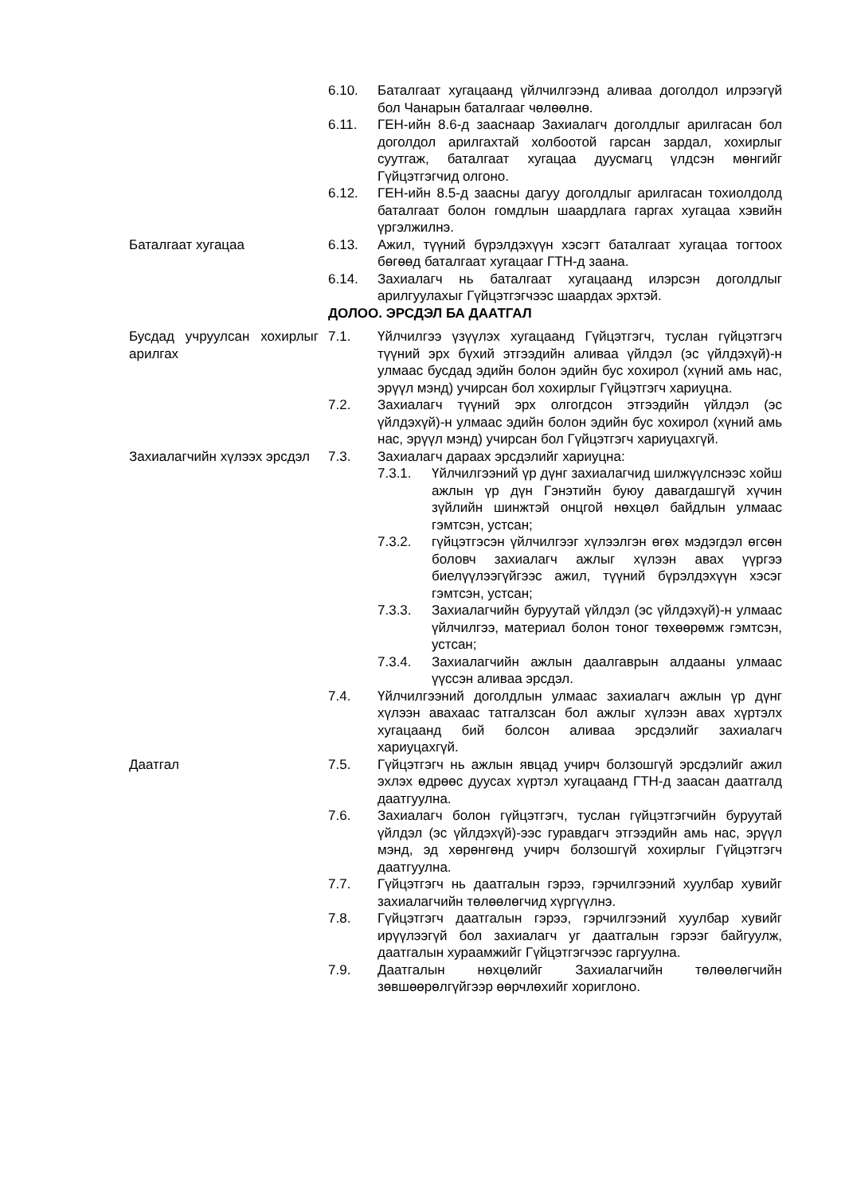6.10. Баталгаат хугацаанд үйлчилгээнд аливаа доголдол илрээгүй бол Чанарын баталгааг чөлөөлнө.
6.11. ГЕН-ийн 8.6-д зааснаар Захиалагч доголдлыг арилгасан бол доголдол арилгахтай холбоотой гарсан зардал, хохирлыг суутгаж, баталгаат хугацаа дуусмагц үлдсэн мөнгийг Гүйцэтгэгчид олгоно.
6.12. ГЕН-ийн 8.5-д заасны дагуу доголдлыг арилгасан тохиолдолд баталгаат болон гомдлын шаардлага гаргах хугацаа хэвийн үргэлжилнэ.
Баталгаат хугацаа 6.13. Ажил, түүний бүрэлдэхүүн хэсэгт баталгаат хугацаа тогтоох бөгөөд баталгаат хугацааг ГТН-д заана.
6.14. Захиалагч нь баталгаат хугацаанд илэрсэн доголдлыг арилгуулахыг Гүйцэтгэгчээс шаардах эрхтэй.
ДОЛОО. ЭРСДЭЛ БА ДААТГАЛ
Бусдад учруулсан хохирлыг арилгах
7.1. Үйлчилгээ үзүүлэх хугацаанд Гүйцэтгэгч, туслан гүйцэтгэгч түүний эрх бүхий этгээдийн аливаа үйлдэл (эс үйлдэхүй)-н улмаас бусдад эдийн болон эдийн бус хохирол (хүний амь нас, эрүүл мэнд) учирсан бол хохирлыг Гүйцэтгэгч хариуцна.
7.2. Захиалагч түүний эрх олгогдсон этгээдийн үйлдэл (эс үйлдэхүй)-н улмаас эдийн болон эдийн бус хохирол (хүний амь нас, эрүүл мэнд) учирсан бол Гүйцэтгэгч хариуцахгүй.
Захиалагчийн хүлээх эрсдэл
7.3. Захиалагч дараах эрсдэлийг хариуцна:
7.3.1. Үйлчилгээний үр дүнг захиалагчид шилжүүлснээс хойш ажлын үр дүн Гэнэтийн буюу давагдашгүй хүчин зүйлийн шинжтэй онцгой нөхцөл байдлын улмаас гэмтсэн, устсан;
7.3.2. гүйцэтгэсэн үйлчилгээг хүлээлгэн өгөх мэдэгдэл өгсөн боловч захиалагч ажлыг хүлээн авах үүргээ биелүүлээгүйгээс ажил, түүний бүрэлдэхүүн хэсэг гэмтсэн, устсан;
7.3.3. Захиалагчийн буруутай үйлдэл (эс үйлдэхүй)-н улмаас үйлчилгээ, материал болон тоног төхөөрөмж гэмтсэн, устсан;
7.3.4. Захиалагчийн ажлын даалгаврын алдааны улмаас үүссэн аливаа эрсдэл.
7.4. Үйлчилгээний доголдлын улмаас захиалагч ажлын үр дүнг хүлээн авахаас татгалзсан бол ажлыг хүлээн авах хүртэлх хугацаанд бий болсон аливаа эрсдэлийг захиалагч хариуцахгүй.
Даатгал 7.5. Гүйцэтгэгч нь ажлын явцад учирч болзошгүй эрсдэлийг ажил эхлэх өдрөөс дуусах хүртэл хугацаанд ГТН-д заасан даатгалд даатгуулна.
7.6. Захиалагч болон гүйцэтгэгч, туслан гүйцэтгэгчийн буруутай үйлдэл (эс үйлдэхүй)-ээс гуравдагч этгээдийн амь нас, эрүүл мэнд, эд хөрөнгөнд учирч болзошгүй хохирлыг Гүйцэтгэгч даатгуулна.
7.7. Гүйцэтгэгч нь даатгалын гэрээ, гэрчилгээний хуулбар хувийг захиалагчийн төлөөлөгчид хүргүүлнэ.
7.8. Гүйцэтгэгч даатгалын гэрээ, гэрчилгээний хуулбар хувийг ирүүлээгүй бол захиалагч уг даатгалын гэрээг байгуулж, даатгалын хураамжийг Гүйцэтгэгчээс гаргуулна.
7.9. Даатгалын нөхцөлийг Захиалагчийн төлөөлөгчийн зөвшөөрөлгүйгээр өөрчлөхийг хориглоно.